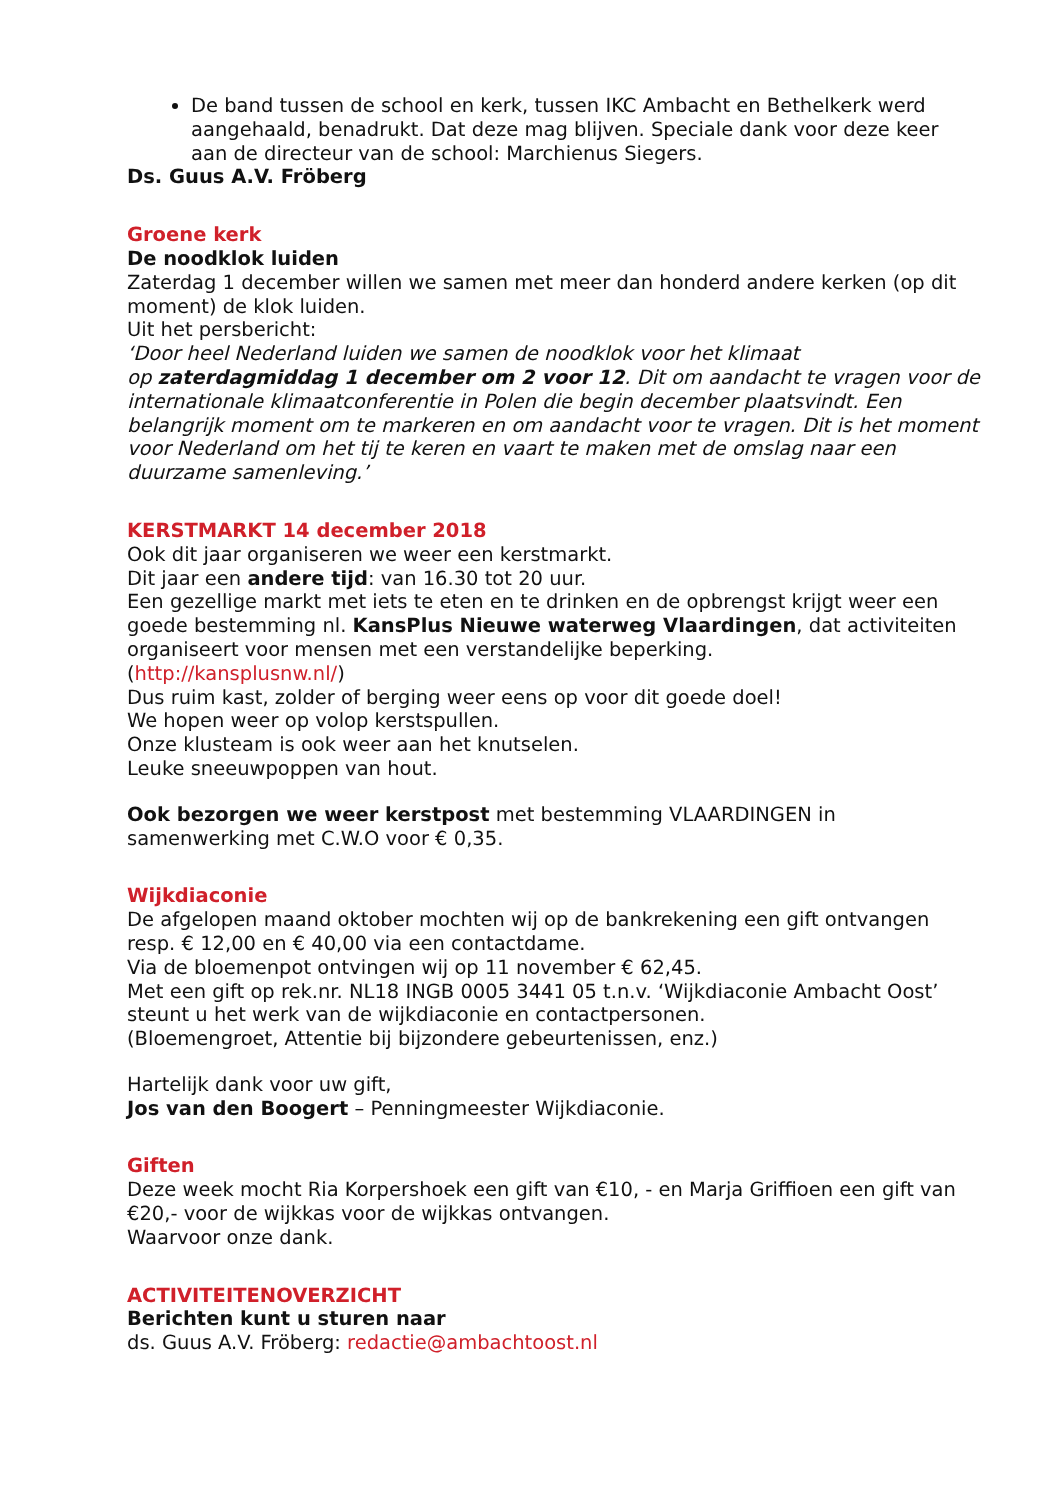De band tussen de school en kerk, tussen IKC Ambacht en Bethelkerk werd aangehaald, benadrukt. Dat deze mag blijven. Speciale dank voor deze keer aan de directeur van de school: Marchienus Siegers.
Ds. Guus A.V. Fröberg
Groene kerk
De noodklok luiden
Zaterdag 1 december willen we samen met meer dan honderd andere kerken (op dit moment) de klok luiden.
Uit het persbericht:
‘Door heel Nederland luiden we samen de noodklok voor het klimaat
op zaterdagmiddag 1 december om 2 voor 12. Dit om aandacht te vragen voor de internationale klimaatconferentie in Polen die begin december plaatsvindt. Een belangrijk moment om te markeren en om aandacht voor te vragen. Dit is het moment voor Nederland om het tij te keren en vaart te maken met de omslag naar een duurzame samenleving.’
KERSTMARKT 14 december 2018
Ook dit jaar organiseren we weer een kerstmarkt.
Dit jaar een andere tijd: van 16.30 tot 20 uur.
Een gezellige markt met iets te eten en te drinken en de opbrengst krijgt weer een goede bestemming nl. KansPlus Nieuwe waterweg Vlaardingen, dat activiteiten organiseert voor mensen met een verstandelijke beperking.
(http://kansplusnw.nl/)
Dus ruim kast, zolder of berging weer eens op voor dit goede doel!
We hopen weer op volop kerstspullen.
Onze klusteam is ook weer aan het knutselen.
Leuke sneeuwpoppen van hout.
Ook bezorgen we weer kerstpost met bestemming VLAARDINGEN in samenwerking met C.W.O voor € 0,35.
Wijkdiaconie
De afgelopen maand oktober mochten wij op de bankrekening een gift ontvangen resp. € 12,00 en € 40,00 via een contactdame.
Via de bloemenpot ontvingen wij op 11 november € 62,45.
Met een gift op rek.nr. NL18 INGB 0005 3441 05 t.n.v. ‘Wijkdiaconie Ambacht Oost’ steunt u het werk van de wijkdiaconie en contactpersonen.
(Bloemengroet, Attentie bij bijzondere gebeurtenissen, enz.)
Hartelijk dank voor uw gift,
Jos van den Boogert – Penningmeester Wijkdiaconie.
Giften
Deze week mocht Ria Korpershoek een gift van €10, - en Marja Griffioen een gift van €20,- voor de wijkkas voor de wijkkas ontvangen.
Waarvoor onze dank.
ACTIVITEITENOVERZICHT
Berichten kunt u sturen naar
ds. Guus A.V. Fröberg: redactie@ambachtoost.nl